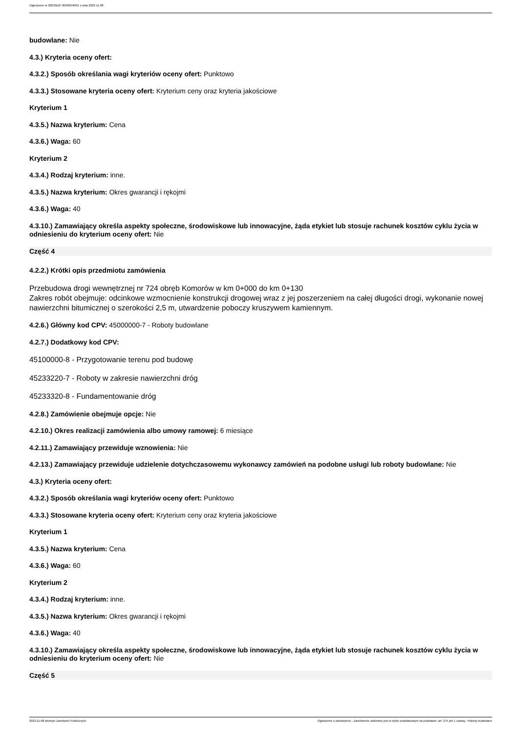Ogłoszenie nr 2023/BZP 00483240/01 z dnia 2023-11-08
budowlane: Nie
4.3.) Kryteria oceny ofert:
4.3.2.) Sposób określania wagi kryteriów oceny ofert: Punktowo
4.3.3.) Stosowane kryteria oceny ofert: Kryterium ceny oraz kryteria jakościowe
Kryterium 1
4.3.5.) Nazwa kryterium: Cena
4.3.6.) Waga: 60
Kryterium 2
4.3.4.) Rodzaj kryterium: inne.
4.3.5.) Nazwa kryterium: Okres gwarancji i rękojmi
4.3.6.) Waga: 40
4.3.10.) Zamawiający określa aspekty społeczne, środowiskowe lub innowacyjne, żąda etykiet lub stosuje rachunek kosztów cyklu życia w odniesieniu do kryterium oceny ofert: Nie
Część 4
4.2.2.) Krótki opis przedmiotu zamówienia
Przebudowa drogi wewnętrznej nr 724 obręb Komorów w km 0+000 do km 0+130
Zakres robót obejmuje: odcinkowe wzmocnienie konstrukcji drogowej wraz z jej poszerzeniem na całej długości drogi, wykonanie nowej nawierzchni bitumicznej o szerokości 2,5 m, utwardzenie poboczy kruszywem kamiennym.
4.2.6.) Główny kod CPV: 45000000-7 - Roboty budowlane
4.2.7.) Dodatkowy kod CPV:
45100000-8 - Przygotowanie terenu pod budowę
45233220-7 - Roboty w zakresie nawierzchni dróg
45233320-8 - Fundamentowanie dróg
4.2.8.) Zamówienie obejmuje opcje: Nie
4.2.10.) Okres realizacji zamówienia albo umowy ramowej: 6 miesiące
4.2.11.) Zamawiający przewiduje wznowienia: Nie
4.2.13.) Zamawiający przewiduje udzielenie dotychczasowemu wykonawcy zamówień na podobne usługi lub roboty budowlane: Nie
4.3.) Kryteria oceny ofert:
4.3.2.) Sposób określania wagi kryteriów oceny ofert: Punktowo
4.3.3.) Stosowane kryteria oceny ofert: Kryterium ceny oraz kryteria jakościowe
Kryterium 1
4.3.5.) Nazwa kryterium: Cena
4.3.6.) Waga: 60
Kryterium 2
4.3.4.) Rodzaj kryterium: inne.
4.3.5.) Nazwa kryterium: Okres gwarancji i rękojmi
4.3.6.) Waga: 40
4.3.10.) Zamawiający określa aspekty społeczne, środowiskowe lub innowacyjne, żąda etykiet lub stosuje rachunek kosztów cyklu życia w odniesieniu do kryterium oceny ofert: Nie
Część 5
2023-11-08 Biuletyn Zamówień Publicznych Ogłoszenie o zamówieniu - Zamówienie udzielane jest w trybie podstawowym na podstawie: art. 275 pkt 1 ustawy - Roboty budowlane